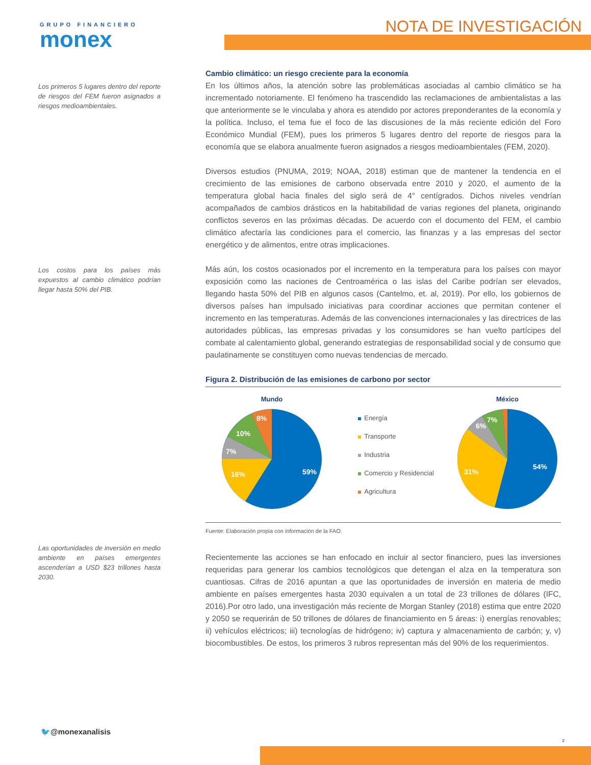GRUPO FINANCIERO
monex
NOTA DE INVESTIGACIÓN
Los primeros 5 lugares dentro del reporte de riesgos del FEM fueron asignados a riesgos medioambientales.
Los costos para los países más expuestos al cambio climático podrían llegar hasta 50% del PIB.
Las oportunidades de inversión en medio ambiente en países emergentes ascenderían a USD $23 trillones hasta 2030.
Cambio climático: un riesgo creciente para la economía
En los últimos años, la atención sobre las problemáticas asociadas al cambio climático se ha incrementado notoriamente. El fenómeno ha trascendido las reclamaciones de ambientalistas a las que anteriormente se le vinculaba y ahora es atendido por actores preponderantes de la economía y la política. Incluso, el tema fue el foco de las discusiones de la más reciente edición del Foro Económico Mundial (FEM), pues los primeros 5 lugares dentro del reporte de riesgos para la economía que se elabora anualmente fueron asignados a riesgos medioambientales (FEM, 2020).
Diversos estudios (PNUMA, 2019; NOAA, 2018) estiman que de mantener la tendencia en el crecimiento de las emisiones de carbono observada entre 2010 y 2020, el aumento de la temperatura global hacia finales del siglo será de 4° centígrados. Dichos niveles vendrían acompañados de cambios drásticos en la habitabilidad de varias regiones del planeta, originando conflictos severos en las próximas décadas. De acuerdo con el documento del FEM, el cambio climático afectaría las condiciones para el comercio, las finanzas y a las empresas del sector energético y de alimentos, entre otras implicaciones.
Más aún, los costos ocasionados por el incremento en la temperatura para los países con mayor exposición como las naciones de Centroamérica o las islas del Caribe podrían ser elevados, llegando hasta 50% del PIB en algunos casos (Cantelmo, et. al, 2019). Por ello, los gobiernos de diversos países han impulsado iniciativas para coordinar acciones que permitan contener el incremento en las temperaturas. Además de las convenciones internacionales y las directrices de las autoridades públicas, las empresas privadas y los consumidores se han vuelto partícipes del combate al calentamiento global, generando estrategias de responsabilidad social y de consumo que paulatinamente se constituyen como nuevas tendencias de mercado.
Figura 2. Distribución de las emisiones de carbono por sector
Mundo
59%
16%
7%
10%
8%
Energía
Transporte
Industria
Comercio y Residencial
Agricultura
México
54%
31%
6%
7%
Fuente: Elaboración propia con información de la FAO.
Recientemente las acciones se han enfocado en incluir al sector financiero, pues las inversiones requeridas para generar los cambios tecnológicos que detengan el alza en la temperatura son cuantiosas. Cifras de 2016 apuntan a que las oportunidades de inversión en materia de medio ambiente en países emergentes hasta 2030 equivalen a un total de 23 trillones de dólares (IFC, 2016).Por otro lado, una investigación más reciente de Morgan Stanley (2018) estima que entre 2020 y 2050 se requerirán de 50 trillones de dólares de financiamiento en 5 áreas: i) energías renovables; ii) vehículos eléctricos; iii) tecnologías de hidrógeno; iv) captura y almacenamiento de carbón; y, v) biocombustibles. De estos, los primeros 3 rubros representan más del 90% de los requerimientos.
🐦@monexanalisis
2